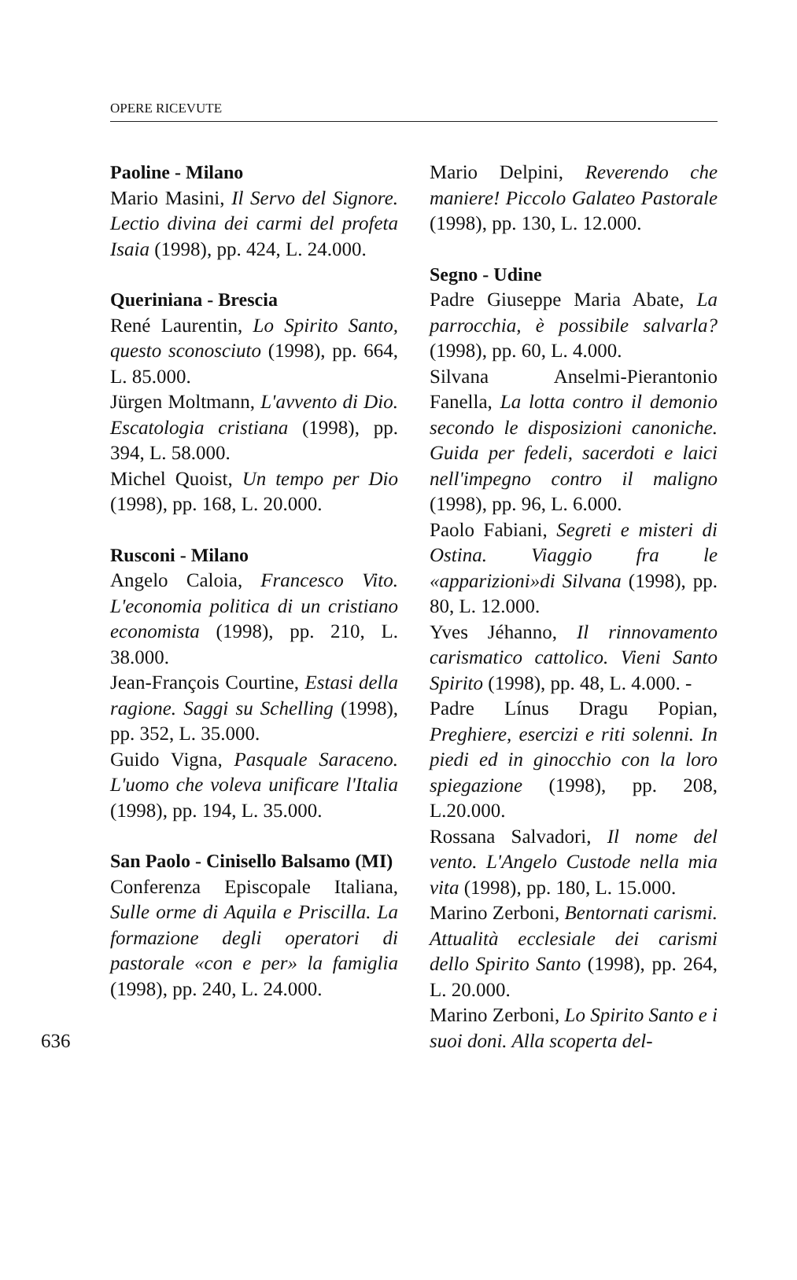OPERE RICEVUTE
Paoline - Milano
Mario Masini, Il Servo del Signore. Lectio divina dei carmi del profeta Isaia (1998), pp. 424, L. 24.000.
Queriniana - Brescia
René Laurentin, Lo Spirito Santo, questo sconosciuto (1998), pp. 664, L. 85.000.
Jürgen Moltmann, L'avvento di Dio. Escatologia cristiana (1998), pp. 394, L. 58.000.
Michel Quoist, Un tempo per Dio (1998), pp. 168, L. 20.000.
Rusconi - Milano
Angelo Caloia, Francesco Vito. L'economia politica di un cristiano economista (1998), pp. 210, L. 38.000.
Jean-François Courtine, Estasi della ragione. Saggi su Schelling (1998), pp. 352, L. 35.000.
Guido Vigna, Pasquale Saraceno. L'uomo che voleva unificare l'Italia (1998), pp. 194, L. 35.000.
San Paolo - Cinisello Balsamo (MI)
Conferenza Episcopale Italiana, Sulle orme di Aquila e Priscilla. La formazione degli operatori di pastorale «con e per» la famiglia (1998), pp. 240, L. 24.000.
636
Mario Delpini, Reverendo che maniere! Piccolo Galateo Pastorale (1998), pp. 130, L. 12.000.
Segno - Udine
Padre Giuseppe Maria Abate, La parrocchia, è possibile salvarla? (1998), pp. 60, L. 4.000.
Silvana Anselmi-Pierantonio Fanella, La lotta contro il demonio secondo le disposizioni canoniche. Guida per fedeli, sacerdoti e laici nell'impegno contro il maligno (1998), pp. 96, L. 6.000.
Paolo Fabiani, Segreti e misteri di Ostina. Viaggio fra le «apparizioni»di Silvana (1998), pp. 80, L. 12.000.
Yves Jéhanno, Il rinnovamento carismatico cattolico. Vieni Santo Spirito (1998), pp. 48, L. 4.000. -
Padre Línus Dragu Popian, Preghiere, esercizi e riti solenni. In piedi ed in ginocchio con la loro spiegazione (1998), pp. 208, L.20.000.
Rossana Salvadori, Il nome del vento. L'Angelo Custode nella mia vita (1998), pp. 180, L. 15.000.
Marino Zerboni, Bentornati carismi. Attualità ecclesiale dei carismi dello Spirito Santo (1998), pp. 264, L. 20.000.
Marino Zerboni, Lo Spirito Santo e i suoi doni. Alla scoperta del-